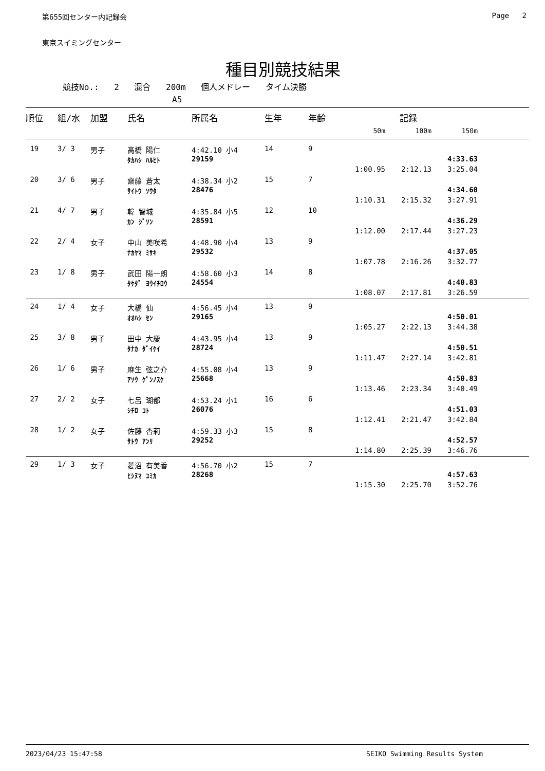第655回センター内記録会 Page 2
東京スイミングセンター
種目別競技結果
競技No.: 2 混合 200m 個人メドレー タイム決勝
A5
| 順位 | 組/水 | 加盟 | 氏名 | 所属名 | 生年 | 年齢 | 記録 | | | |
| --- | --- | --- | --- | --- | --- | --- | --- | --- | --- | --- |
| | | | | | | | 50m | 100m | 150m | |
| 19 | 3/ 3 | 男子 | 高橋 陽仁 | 4:42.10 小4 | 14 | 9 | | | | |
| | | | ﾀｶﾊｼ ﾊﾙﾋﾄ | 29159 | | | | | 4:33.63 | |
| | | | | | | | 1:00.95 | 2:12.13 | 3:25.04 | |
| 20 | 3/ 6 | 男子 | 齋藤 蒼太 | 4:38.34 小2 | 15 | 7 | | | | |
| | | | ｻｲﾄｳ ｿｳﾀ | 28476 | | | | | 4:34.60 | |
| | | | | | | | 1:10.31 | 2:15.32 | 3:27.91 | |
| 21 | 4/ 7 | 男子 | 韓 智城 | 4:35.84 小5 | 12 | 10 | | | | |
| | | | ｶﾝ ｼﾞｿﾝ | 28591 | | | | | 4:36.29 | |
| | | | | | | | 1:12.00 | 2:17.44 | 3:27.23 | |
| 22 | 2/ 4 | 女子 | 中山 美咲希 | 4:48.90 小4 | 13 | 9 | | | | |
| | | | ﾅｶﾔﾏ ﾐｻｷ | 29532 | | | | | 4:37.05 | |
| | | | | | | | 1:07.78 | 2:16.26 | 3:32.77 | |
| 23 | 1/ 8 | 男子 | 武田 陽一朗 | 4:58.60 小3 | 14 | 8 | | | | |
| | | | ﾀｹﾀﾞ ﾖｳｲﾁﾛｳ | 24554 | | | | | 4:40.83 | |
| | | | | | | | 1:08.07 | 2:17.81 | 3:26.59 | |
| 24 | 1/ 4 | 女子 | 大橋 仙 | 4:56.45 小4 | 13 | 9 | | | | |
| | | | ｵｵﾊｼ ｾﾝ | 29165 | | | | | 4:50.01 | |
| | | | | | | | 1:05.27 | 2:22.13 | 3:44.38 | |
| 25 | 3/ 8 | 男子 | 田中 大慶 | 4:43.95 小4 | 13 | 9 | | | | |
| | | | ﾀﾅｶ ﾀﾞｲｹｲ | 28724 | | | | | 4:50.51 | |
| | | | | | | | 1:11.47 | 2:27.14 | 3:42.81 | |
| 26 | 1/ 6 | 男子 | 麻生 弦之介 | 4:55.08 小4 | 13 | 9 | | | | |
| | | | ｱｿｳ ｹﾞﾝﾉｽｹ | 25668 | | | | | 4:50.83 | |
| | | | | | | | 1:13.46 | 2:23.34 | 3:40.49 | |
| 27 | 2/ 2 | 女子 | 七呂 瑚都 | 4:53.24 小1 | 16 | 6 | | | | |
| | | | ｼﾁﾛ ｺﾄ | 26076 | | | | | 4:51.03 | |
| | | | | | | | 1:12.41 | 2:21.47 | 3:42.84 | |
| 28 | 1/ 2 | 女子 | 佐藤 杏莉 | 4:59.33 小3 | 15 | 8 | | | | |
| | | | ｻﾄｳ ｱﾝﾘ | 29252 | | | | | 4:52.57 | |
| | | | | | | | 1:14.80 | 2:25.39 | 3:46.76 | |
| 29 | 1/ 3 | 女子 | 菱沼 有美香 | 4:56.70 小2 | 15 | 7 | | | | |
| | | | ﾋｼﾇﾏ ﾕﾐｶ | 28268 | | | | | 4:57.63 | |
| | | | | | | | 1:15.30 | 2:25.70 | 3:52.76 | |
2023/04/23 15:47:58 SEIKO Swimming Results System